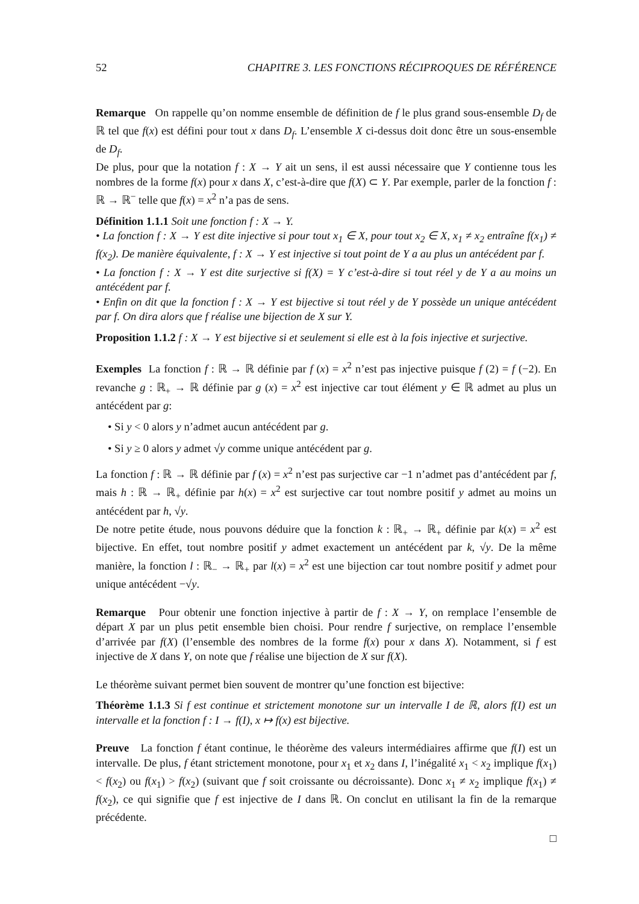52 CHAPITRE 3. LES FONCTIONS RÉCIPROQUES DE RÉFÉRENCE
Remarque On rappelle qu’on nomme ensemble de définition de f le plus grand sous-ensemble D<sub>f</sub> de ℝ tel que f(x) est défini pour tout x dans D<sub>f</sub>. L’ensemble X ci-dessus doit donc être un sous-ensemble de D<sub>f</sub>.
De plus, pour que la notation f : X → Y ait un sens, il est aussi nécessaire que Y contienne tous les nombres de la forme f(x) pour x dans X, c’est-à-dire que f(X) ⊂ Y. Par exemple, parler de la fonction f : ℝ → ℝ<sup>−</sup> telle que f(x) = x<sup>2</sup> n’a pas de sens.
Définition 1.1.1 Soit une fonction f : X → Y.
• La fonction f : X → Y est dite injective si pour tout x<sub>1</sub> ∈ X, pour tout x<sub>2</sub> ∈ X, x<sub>1</sub> ≠ x<sub>2</sub> entraîne f(x<sub>1</sub>) ≠ f(x<sub>2</sub>). De manière équivalente, f : X → Y est injective si tout point de Y a au plus un antécédent par f.
• La fonction f : X → Y est dite surjective si f(X) = Y c’est-à-dire si tout réel y de Y a au moins un antécédent par f.
• Enfin on dit que la fonction f : X → Y est bijective si tout réel y de Y possède un unique antécédent par f. On dira alors que f réalise une bijection de X sur Y.
Proposition 1.1.2 f : X → Y est bijective si et seulement si elle est à la fois injective et surjective.
Exemples La fonction f : ℝ → ℝ définie par f (x) = x<sup>2</sup> n’est pas injective puisque f (2) = f (−2). En revanche g : ℝ<sub>+</sub> → ℝ définie par g (x) = x<sup>2</sup> est injective car tout élément y ∈ ℝ admet au plus un antécédent par g:
• Si y < 0 alors y n’admet aucun antécédent par g.
• Si y ≥ 0 alors y admet √y comme unique antécédent par g.
La fonction f : ℝ → ℝ définie par f (x) = x<sup>2</sup> n’est pas surjective car −1 n’admet pas d’antécédent par f, mais h : ℝ → ℝ<sub>+</sub> définie par h(x) = x<sup>2</sup> est surjective car tout nombre positif y admet au moins un antécédent par h, √y.
De notre petite étude, nous pouvons déduire que la fonction k : ℝ<sub>+</sub> → ℝ<sub>+</sub> définie par k(x) = x<sup>2</sup> est bijective. En effet, tout nombre positif y admet exactement un antécédent par k, √y. De la même manière, la fonction l : ℝ<sub>−</sub> → ℝ<sub>+</sub> par l(x) = x<sup>2</sup> est une bijection car tout nombre positif y admet pour unique antécédent −√y.
Remarque Pour obtenir une fonction injective à partir de f : X → Y, on remplace l’ensemble de départ X par un plus petit ensemble bien choisi. Pour rendre f surjective, on remplace l’ensemble d’arrivée par f(X) (l’ensemble des nombres de la forme f(x) pour x dans X). Notamment, si f est injective de X dans Y, on note que f réalise une bijection de X sur f(X).
Le théorème suivant permet bien souvent de montrer qu’une fonction est bijective:
Théorème 1.1.3 Si f est continue et strictement monotone sur un intervalle I de ℝ, alors f(I) est un intervalle et la fonction f : I → f(I), x ↦ f(x) est bijective.
Preuve La fonction f étant continue, le théorème des valeurs intermédiaires affirme que f(I) est un intervalle. De plus, f étant strictement monotone, pour x<sub>1</sub> et x<sub>2</sub> dans I, l’inégalité x<sub>1</sub> < x<sub>2</sub> implique f(x<sub>1</sub>) < f(x<sub>2</sub>) ou f(x<sub>1</sub>) > f(x<sub>2</sub>) (suivant que f soit croissante ou décroissante). Donc x<sub>1</sub> ≠ x<sub>2</sub> implique f(x<sub>1</sub>) ≠ f(x<sub>2</sub>), ce qui signifie que f est injective de I dans ℝ. On conclut en utilisant la fin de la remarque précédente.
□